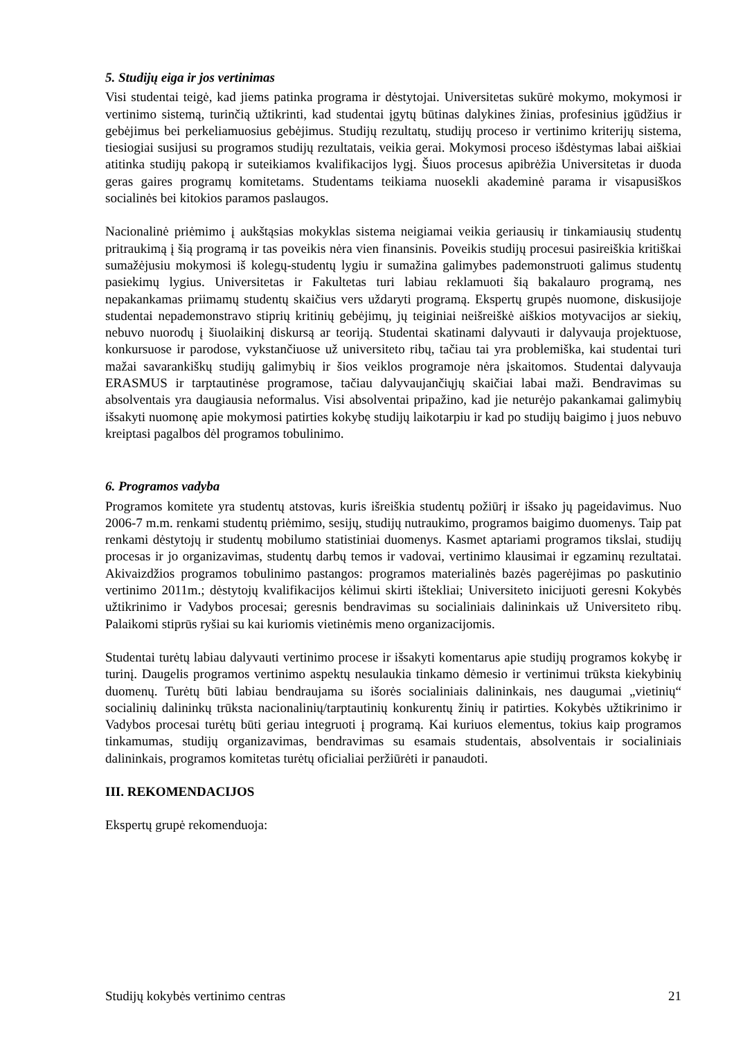5. Studijų eiga ir jos vertinimas
Visi studentai teigė, kad jiems patinka programa ir dėstytojai. Universitetas sukūrė mokymo, mokymosi ir vertinimo sistemą, turinčią užtikrinti, kad studentai įgytų būtinas dalykines žinias, profesinius įgūdžius ir gebėjimus bei perkeliamuosius gebėjimus. Studijų rezultatų, studijų proceso ir vertinimo kriterijų sistema, tiesiogiai susijusi su programos studijų rezultatais, veikia gerai. Mokymosi proceso išdėstymas labai aiškiai atitinka studijų pakopą ir suteikiamos kvalifikacijos lygį. Šiuos procesus apibrėžia Universitetas ir duoda geras gaires programų komitetams. Studentams teikiama nuosekli akademinė parama ir visapusiškos socialinės bei kitokios paramos paslaugos.
Nacionalinė priėmimo į aukštąsias mokyklas sistema neigiamai veikia geriausių ir tinkamiausių studentų pritraukimą į šią programą ir tas poveikis nėra vien finansinis. Poveikis studijų procesui pasireiškia kritiškai sumažėjusiu mokymosi iš kolegų-studentų lygiu ir sumažina galimybes pademonstruoti galimus studentų pasiekimų lygius. Universitetas ir Fakultetas turi labiau reklamuoti šią bakalauro programą, nes nepakankamas priimamų studentų skaičius vers uždaryti programą. Ekspertų grupės nuomone, diskusijoje studentai nepademonstravo stiprių kritinių gebėjimų, jų teiginiai neišreiškė aiškios motyvacijos ar siekių, nebuvo nuorodų į šiuolaikinį diskursą ar teoriją. Studentai skatinami dalyvauti ir dalyvauja projektuose, konkursuose ir parodose, vykstančiuose už universiteto ribų, tačiau tai yra problemiška, kai studentai turi mažai savarankiškų studijų galimybių ir šios veiklos programoje nėra įskaitomos. Studentai dalyvauja ERASMUS ir tarptautinėse programose, tačiau dalyvaujančiųjų skaičiai labai maži. Bendravimas su absolventais yra daugiausia neformalus. Visi absolventai pripažino, kad jie neturėjo pakankamai galimybių išsakyti nuomonę apie mokymosi patirties kokybę studijų laikotarpiu ir kad po studijų baigimo į juos nebuvo kreiptasi pagalbos dėl programos tobulinimo.
6. Programos vadyba
Programos komitete yra studentų atstovas, kuris išreiškia studentų požiūrį ir išsako jų pageidavimus. Nuo 2006-7 m.m. renkami studentų priėmimo, sesijų, studijų nutraukimo, programos baigimo duomenys. Taip pat renkami dėstytojų ir studentų mobilumo statistiniai duomenys. Kasmet aptariami programos tikslai, studijų procesas ir jo organizavimas, studentų darbų temos ir vadovai, vertinimo klausimai ir egzaminų rezultatai. Akivaizdžios programos tobulinimo pastangos: programos materialinės bazės pagerėjimas po paskutinio vertinimo 2011m.; dėstytojų kvalifikacijos kėlimui skirti ištekliai; Universiteto inicijuoti geresni Kokybės užtikrinimo ir Vadybos procesai; geresnis bendravimas su socialiniais dalininkais už Universiteto ribų. Palaikomi stiprūs ryšiai su kai kuriomis vietinėmis meno organizacijomis.
Studentai turėtų labiau dalyvauti vertinimo procese ir išsakyti komentarus apie studijų programos kokybę ir turinį. Daugelis programos vertinimo aspektų nesulaukia tinkamo dėmesio ir vertinimui trūksta kiekybinių duomenų. Turėtų būti labiau bendraujama su išorės socialiniais dalininkais, nes daugumai „vietinių“ socialinių dalininkų trūksta nacionalinių/tarptautinių konkurentų žinių ir patirties. Kokybės užtikrinimo ir Vadybos procesai turėtų būti geriau integruoti į programą. Kai kuriuos elementus, tokius kaip programos tinkamumas, studijų organizavimas, bendravimas su esamais studentais, absolventais ir socialiniais dalininkais, programos komitetas turėtų oficialiai peržiūrėti ir panaudoti.
III. REKOMENDACIJOS
Ekspertų grupė rekomenduoja:
Studijų kokybės vertinimo centras 21